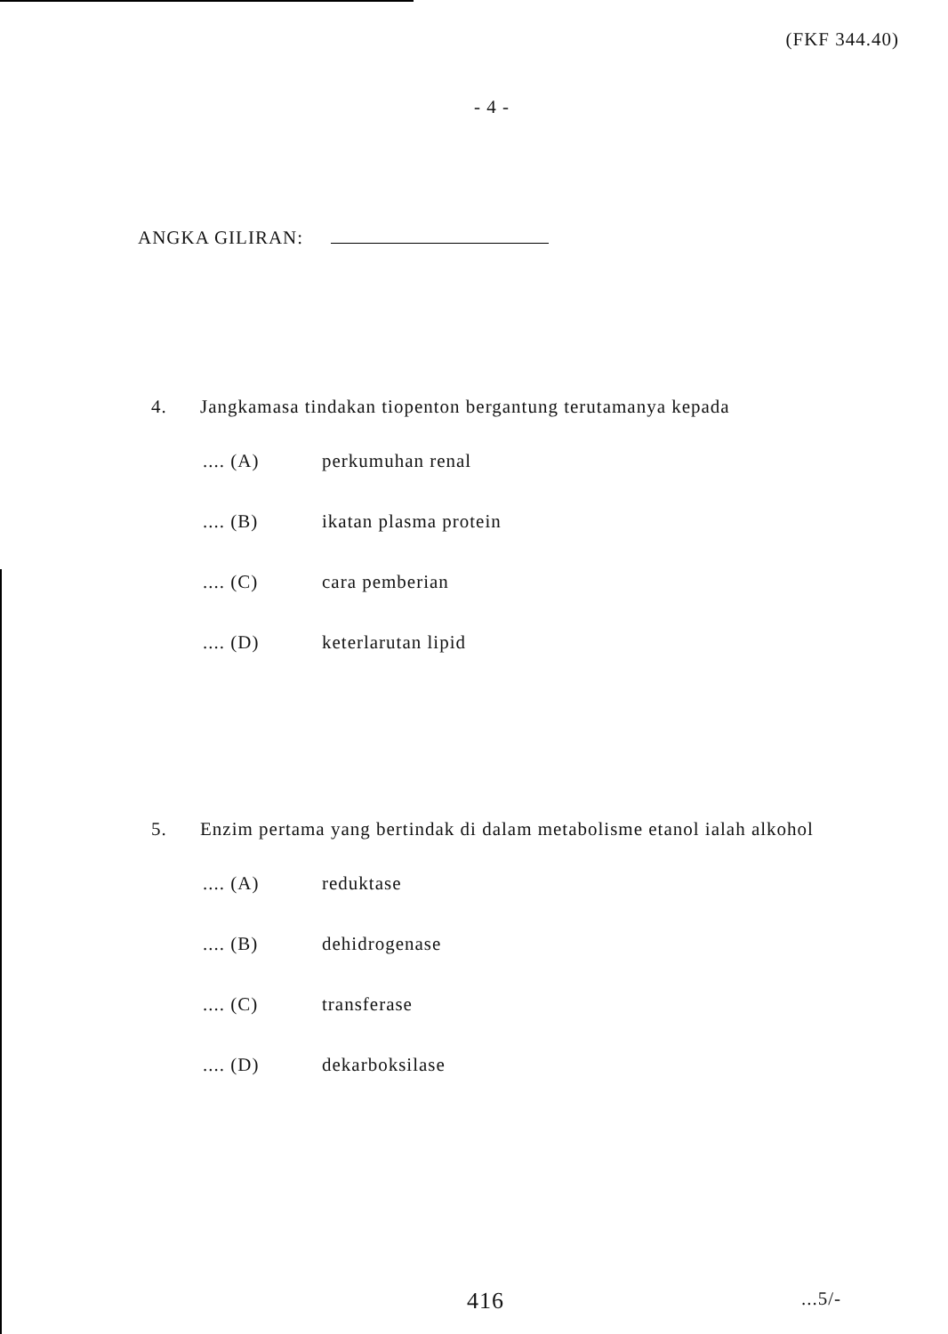(FKF 344.40)
- 4 -
ANGKA GILIRAN:
4. Jangkamasa tindakan tiopenton bergantung terutamanya kepada
.... (A) perkumuhan renal
.... (B) ikatan plasma protein
.... (C) cara pemberian
.... (D) keterlarutan lipid
5. Enzim pertama yang bertindak di dalam metabolisme etanol ialah alkohol
.... (A) reduktase
.... (B) dehidrogenase
.... (C) transferase
.... (D) dekarboksilase
416
...5/-